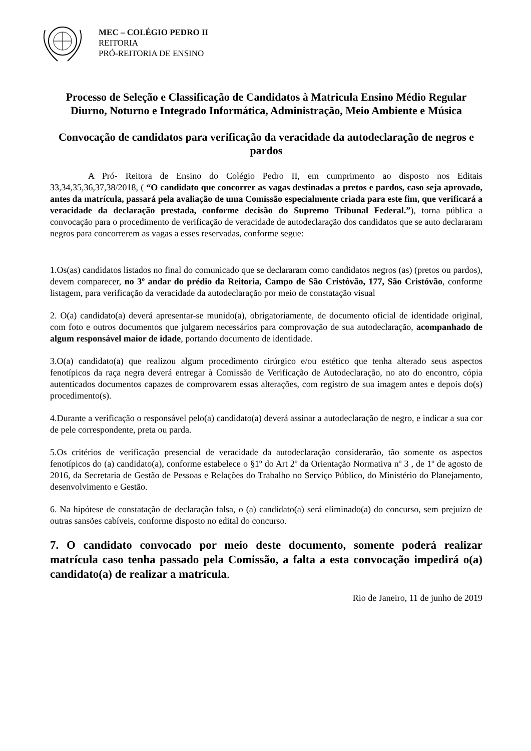MEC – COLÉGIO PEDRO II
REITORIA
PRÓ-REITORIA DE ENSINO
Processo de Seleção e Classificação de Candidatos à Matricula Ensino Médio Regular Diurno, Noturno e Integrado Informática, Administração, Meio Ambiente e Música
Convocação de candidatos para verificação da veracidade da autodeclaração de negros e pardos
A Pró- Reitora de Ensino do Colégio Pedro II, em cumprimento ao disposto nos Editais 33,34,35,36,37,38/2018, ( “O candidato que concorrer as vagas destinadas a pretos e pardos, caso seja aprovado, antes da matrícula, passará pela avaliação de uma Comissão especialmente criada para este fim, que verificará a veracidade da declaração prestada, conforme decisão do Supremo Tribunal Federal.”), torna pública a convocação para o procedimento de verificação de veracidade de autodeclaração dos candidatos que se auto declararam negros para concorrerem as vagas a esses reservadas, conforme segue:
1.Os(as) candidatos listados no final do comunicado que se declararam como candidatos negros (as) (pretos ou pardos), devem comparecer, no 3º andar do prédio da Reitoria, Campo de São Cristóvão, 177, São Cristóvão, conforme listagem, para verificação da veracidade da autodeclaração por meio de constatação visual
2. O(a) candidato(a) deverá apresentar-se munido(a), obrigatoriamente, de documento oficial de identidade original, com foto e outros documentos que julgarem necessários para comprovação de sua autodeclaração, acompanhado de algum responsável maior de idade, portando documento de identidade.
3.O(a) candidato(a) que realizou algum procedimento cirúrgico e/ou estético que tenha alterado seus aspectos fenotípicos da raça negra deverá entregar à Comissão de Verificação de Autodeclaração, no ato do encontro, cópia autenticados documentos capazes de comprovarem essas alterações, com registro de sua imagem antes e depois do(s) procedimento(s).
4.Durante a verificação o responsável pelo(a) candidato(a) deverá assinar a autodeclaração de negro, e indicar a sua cor de pele correspondente, preta ou parda.
5.Os critérios de verificação presencial de veracidade da autodeclaração considerarão, tão somente os aspectos fenotípicos do (a) candidato(a), conforme estabelece o §1º do Art 2º da Orientação Normativa nº 3 , de 1º de agosto de 2016, da Secretaria de Gestão de Pessoas e Relações do Trabalho no Serviço Público, do Ministério do Planejamento, desenvolvimento e Gestão.
6. Na hipótese de constatação de declaração falsa, o (a) candidato(a) será eliminado(a) do concurso, sem prejuízo de outras sansões cabíveis, conforme disposto no edital do concurso.
7. O candidato convocado por meio deste documento, somente poderá realizar matrícula caso tenha passado pela Comissão, a falta a esta convocação impedirá o(a) candidato(a) de realizar a matrícula.
Rio de Janeiro, 11 de junho de 2019